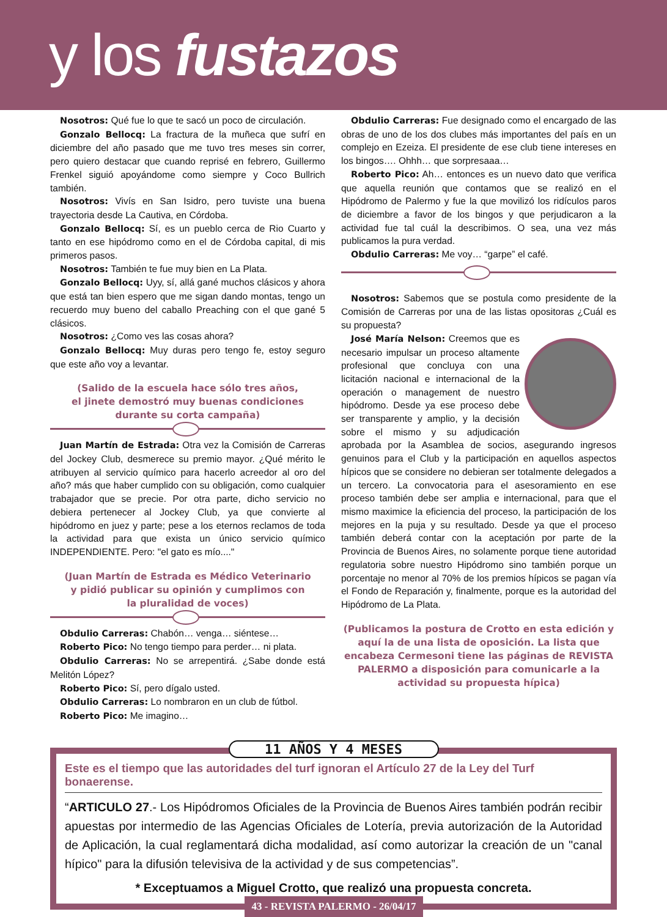y los fustazos
Nosotros: Qué fue lo que te sacó un poco de circulación.
Gonzalo Bellocq: La fractura de la muñeca que sufrí en diciembre del año pasado que me tuvo tres meses sin correr, pero quiero destacar que cuando reprisé en febrero, Guillermo Frenkel siguió apoyándome como siempre y Coco Bullrich también.
Nosotros: Vivís en San Isidro, pero tuviste una buena trayectoria desde La Cautiva, en Córdoba.
Gonzalo Bellocq: Sí, es un pueblo cerca de Rio Cuarto y tanto en ese hipódromo como en el de Córdoba capital, di mis primeros pasos.
Nosotros: También te fue muy bien en La Plata.
Gonzalo Bellocq: Uyy, sí, allá gané muchos clásicos y ahora que está tan bien espero que me sigan dando montas, tengo un recuerdo muy bueno del caballo Preaching con el que gané 5 clásicos.
Nosotros: ¿Como ves las cosas ahora?
Gonzalo Bellocq: Muy duras pero tengo fe, estoy seguro que este año voy a levantar.
(Salido de la escuela hace sólo tres años,
el jinete demostró muy buenas condiciones
durante su corta campaña)
Juan Martín de Estrada: Otra vez la Comisión de Carreras del Jockey Club, desmerece su premio mayor. ¿Qué mérito le atribuyen al servicio químico para hacerlo acreedor al oro del año? más que haber cumplido con su obligación, como cualquier trabajador que se precie. Por otra parte, dicho servicio no debiera pertenecer al Jockey Club, ya que convierte al hipódromo en juez y parte; pese a los eternos reclamos de toda la actividad para que exista un único servicio químico INDEPENDIENTE. Pero: "el gato es mío...."
(Juan Martín de Estrada es Médico Veterinario
y pidió publicar su opinión y cumplimos con
la pluralidad de voces)
Obdulio Carreras: Chabón… venga… siéntese…
Roberto Pico: No tengo tiempo para perder… ni plata.
Obdulio Carreras: No se arrepentirá. ¿Sabe donde está Melitón López?
Roberto Pico: Sí, pero dígalo usted.
Obdulio Carreras: Lo nombraron en un club de fútbol.
Roberto Pico: Me imagino…
Obdulio Carreras: Fue designado como el encargado de las obras de uno de los dos clubes más importantes del país en un complejo en Ezeiza. El presidente de ese club tiene intereses en los bingos…. Ohhh… que sorpresaaa…
Roberto Pico: Ah… entonces es un nuevo dato que verifica que aquella reunión que contamos que se realizó en el Hipódromo de Palermo y fue la que movilizó los ridículos paros de diciembre a favor de los bingos y que perjudicaron a la actividad fue tal cuál la describimos. O sea, una vez más publicamos la pura verdad.
Obdulio Carreras: Me voy… “garpe” el café.
Nosotros: Sabemos que se postula como presidente de la Comisión de Carreras por una de las listas opositoras ¿Cuál es su propuesta?
José María Nelson: Creemos que es necesario impulsar un proceso altamente profesional que concluya con una licitación nacional e internacional de la operación o management de nuestro hipódromo. Desde ya ese proceso debe ser transparente y amplio, y la decisión sobre el mismo y su adjudicación aprobada por la Asamblea de socios, asegurando ingresos genuinos para el Club y la participación en aquellos aspectos hípicos que se considere no debieran ser totalmente delegados a un tercero. La convocatoria para el asesoramiento en ese proceso también debe ser amplia e internacional, para que el mismo maximice la eficiencia del proceso, la participación de los mejores en la puja y su resultado. Desde ya que el proceso también deberá contar con la aceptación por parte de la Provincia de Buenos Aires, no solamente porque tiene autoridad regulatoria sobre nuestro Hipódromo sino también porque un porcentaje no menor al 70% de los premios hípicos se pagan vía el Fondo de Reparación y, finalmente, porque es la autoridad del Hipódromo de La Plata.
(Publicamos la postura de Crotto en esta edición y aquí la de una lista de oposición. La lista que encabeza Cermesoni tiene las páginas de REVISTA PALERMO a disposición para comunicarle a la actividad su propuesta hípica)
11 AÑOS Y 4 MESES
Este es el tiempo que las autoridades del turf ignoran el Artículo 27 de la Ley del Turf bonaerense.
“ARTICULO 27.- Los Hipódromos Oficiales de la Provincia de Buenos Aires también podrán recibir apuestas por intermedio de las Agencias Oficiales de Lotería, previa autorización de la Autoridad de Aplicación, la cual reglamentará dicha modalidad, así como autorizar la creación de un "canal hípico" para la difusión televisiva de la actividad y de sus competencias”.
* Exceptuamos a Miguel Crotto, que realizó una propuesta concreta.
43 - REVISTA PALERMO - 26/04/17